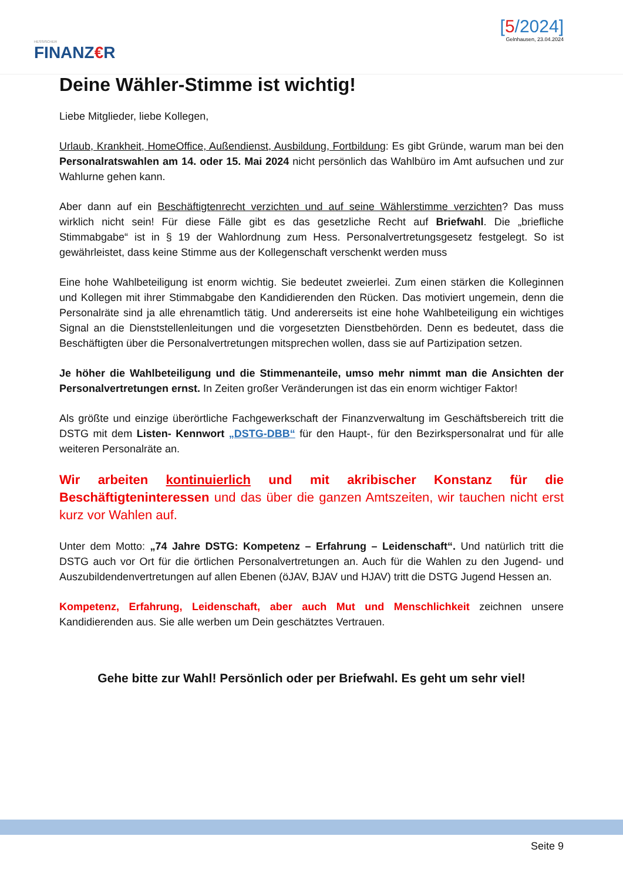HESSISCHER
FINANZ€R
[5/2024]
Gelnhausen, 23.04.2024
Deine Wähler-Stimme ist wichtig!
Liebe Mitglieder, liebe Kollegen,
Urlaub, Krankheit, HomeOffice, Außendienst, Ausbildung, Fortbildung: Es gibt Gründe, warum man bei den Personalratswahlen am 14. oder 15. Mai 2024 nicht persönlich das Wahlbüro im Amt aufsuchen und zur Wahlurne gehen kann.
Aber dann auf ein Beschäftigtenrecht verzichten und auf seine Wählerstimme verzichten? Das muss wirklich nicht sein! Für diese Fälle gibt es das gesetzliche Recht auf Briefwahl. Die „briefliche Stimmabgabe“ ist in § 19 der Wahlordnung zum Hess. Personalvertretungsgesetz festgelegt. So ist gewährleistet, dass keine Stimme aus der Kollegenschaft verschenkt werden muss
Eine hohe Wahlbeteiligung ist enorm wichtig. Sie bedeutet zweierlei. Zum einen stärken die Kolleginnen und Kollegen mit ihrer Stimmabgabe den Kandidierenden den Rücken. Das motiviert ungemein, denn die Personalräte sind ja alle ehrenamtlich tätig. Und andererseits ist eine hohe Wahlbeteiligung ein wichtiges Signal an die Dienststellenleitungen und die vorgesetzten Dienstbehörden. Denn es bedeutet, dass die Beschäftigten über die Personalvertretungen mitsprechen wollen, dass sie auf Partizipation setzen.
Je höher die Wahlbeteiligung und die Stimmenanteile, umso mehr nimmt man die Ansichten der Personalvertretungen ernst. In Zeiten großer Veränderungen ist das ein enorm wichtiger Faktor!
Als größte und einzige überörtliche Fachgewerkschaft der Finanzverwaltung im Geschäftsbereich tritt die DSTG mit dem Listen- Kennwort „DSTG-DBB“ für den Haupt-, für den Bezirkspersonalrat und für alle weiteren Personalräte an.
Wir arbeiten kontinuierlich und mit akribischer Konstanz für die Beschäftigteninteressen und das über die ganzen Amtszeiten, wir tauchen nicht erst kurz vor Wahlen auf.
Unter dem Motto: „74 Jahre DSTG: Kompetenz – Erfahrung – Leidenschaft“. Und natürlich tritt die DSTG auch vor Ort für die örtlichen Personalvertretungen an. Auch für die Wahlen zu den Jugend- und Auszubildendenvertretungen auf allen Ebenen (öJAV, BJAV und HJAV) tritt die DSTG Jugend Hessen an.
Kompetenz, Erfahrung, Leidenschaft, aber auch Mut und Menschlichkeit zeichnen unsere Kandidierenden aus. Sie alle werben um Dein geschätztes Vertrauen.
Gehe bitte zur Wahl! Persönlich oder per Briefwahl. Es geht um sehr viel!
Seite 9